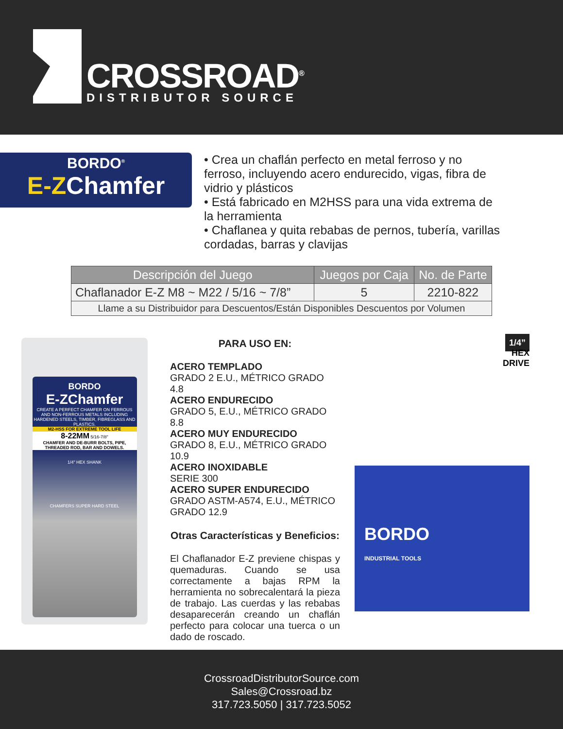CROSSROAD<sup>®</sup>
DISTRIBUTOR SOURCE
BORDO<sup>®</sup>
E-ZChamfer
• Crea un chaflán perfecto en metal ferroso y no ferroso, incluyendo acero endurecido, vigas, fibra de vidrio y plásticos
• Está fabricado en M2HSS para una vida extrema de la herramienta
• Chaflanea y quita rebabas de pernos, tubería, varillas cordadas, barras y clavijas
| Descripción del Juego | Juegos por Caja | No. de Parte |
| --- | --- | --- |
| Chaflanador E-Z M8 ~ M22 / 5/16 ~ 7/8” | 5 | 2210-822 |
| Llame a su Distribuidor para Descuentos/Están Disponibles Descuentos por Volumen | | |
BORDO
E-ZChamfer
CREATE A PERFECT CHAMFER ON FERROUS AND NON-FERROUS METALS INCLUDING HARDENED STEELS, TIMBER, FIBREGLASS AND PLASTICS.
M2-HSS FOR EXTREME TOOL LIFE
8-22MM 5/16-7/8"
CHAMFER AND DE-BURR BOLTS, PIPE, THREADED ROD, BAR AND DOWELS.
1/4" HEX SHANK
CHAMFERS SUPER HARD STEEL
PARA USO EN:
ACERO TEMPLADO
GRADO 2 E.U., MÉTRICO GRADO 4.8
ACERO ENDURECIDO
GRADO 5, E.U., MÉTRICO GRADO 8.8
ACERO MUY ENDURECIDO
GRADO 8, E.U., MÉTRICO GRADO 10.9
ACERO INOXIDABLE
SERIE 300
ACERO SUPER ENDURECIDO
GRADO ASTM-A574, E.U., MÉTRICO GRADO 12.9
Otras Características y Beneficios:
El Chaflanador E-Z previene chispas y quemaduras. Cuando se usa correctamente a bajas RPM la herramienta no sobrecalentará la pieza de trabajo. Las cuerdas y las rebabas desaparecerán creando un chaflán perfecto para colocar una tuerca o un dado de roscado.
1/4”
HEX
DRIVE
BORDO
INDUSTRIAL TOOLS
CrossroadDistributorSource.com
Sales@Crossroad.bz
317.723.5050 | 317.723.5052